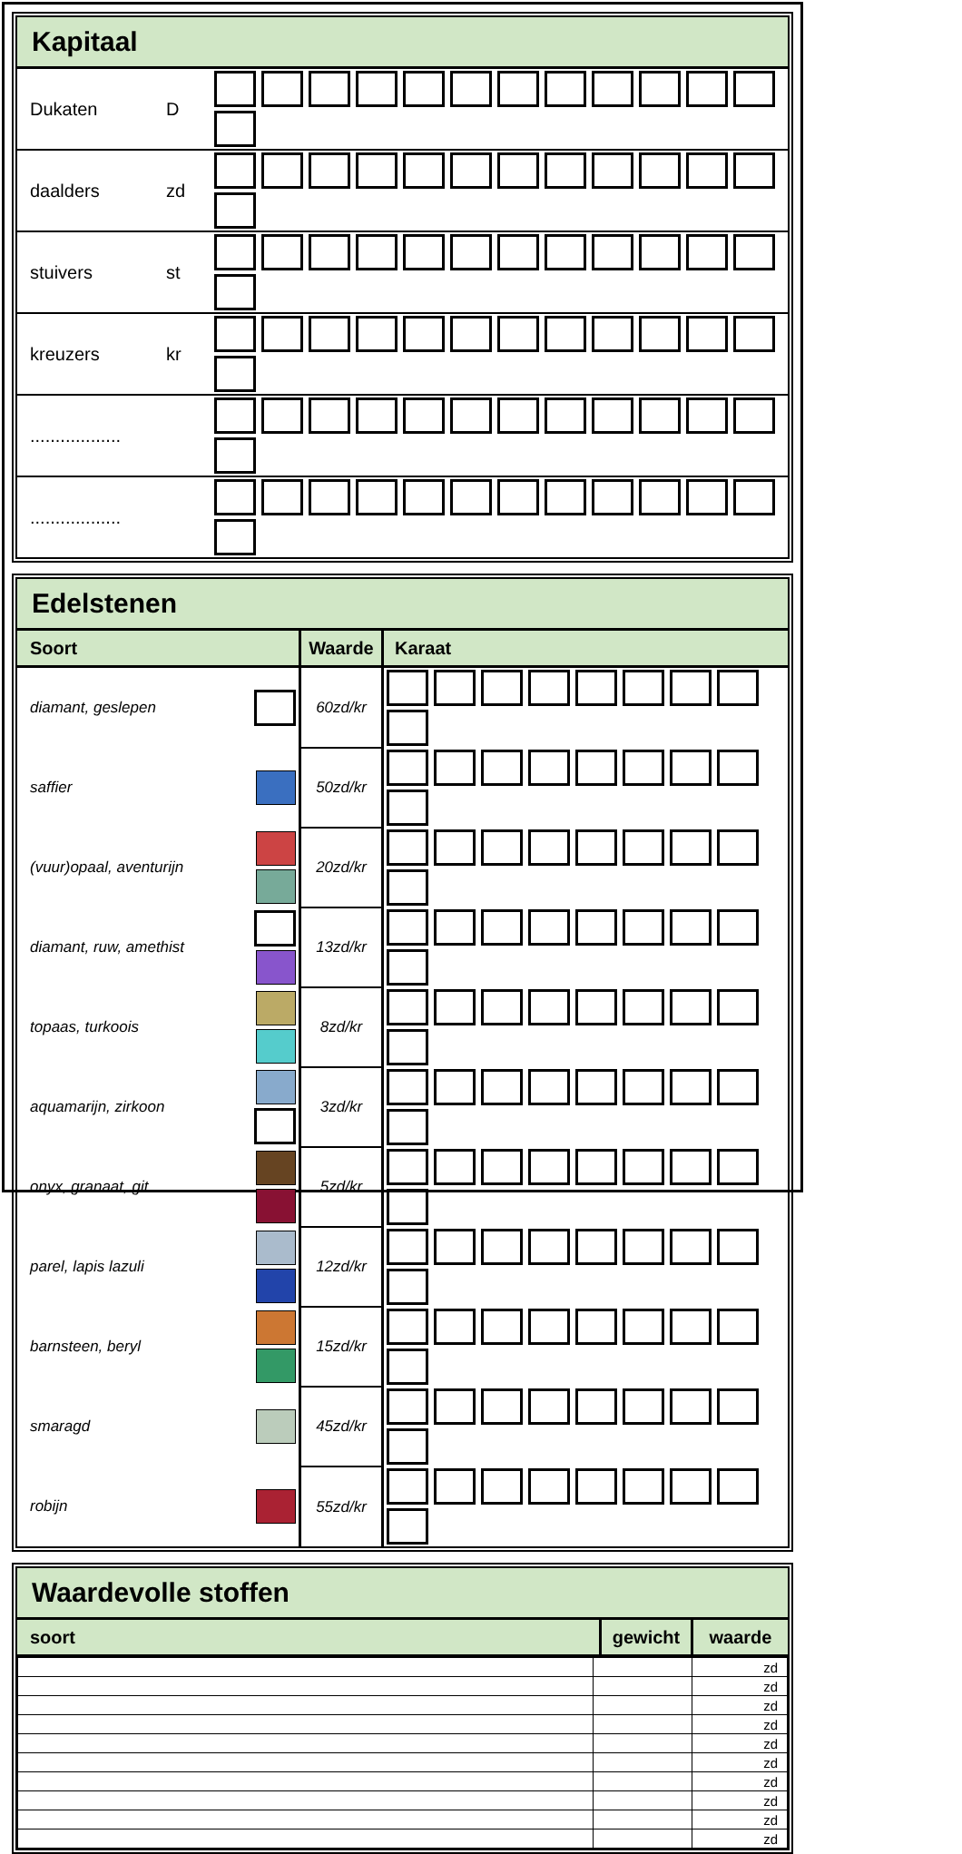Kapitaal
| Dukaten | D | |
| daalders | zd | |
| stuivers | st | |
| kreuzers | kr | |
| .................. | | |
| .................. | | |
Edelstenen
| Soort | Waarde | Karaat |
| diamant, geslepen | | 60zd/kr | |
| saffier | | 50zd/kr | |
| (vuur)opaal, aventurijn | | 20zd/kr | |
| diamant, ruw, amethist | | 13zd/kr | |
| topaas, turkoois | | 8zd/kr | |
| aquamarijn, zirkoon | | 3zd/kr | |
| onyx, granaat, git | | 5zd/kr | |
| parel, lapis lazuli | | 12zd/kr | |
| barnsteen, beryl | | 15zd/kr | |
| smaragd | | 45zd/kr | |
| robijn | | 55zd/kr | |
Waardevolle stoffen
| soort | gewicht | waarde |
| | | zd |
| | | zd |
| | | zd |
| | | zd |
| | | zd |
| | | zd |
| | | zd |
| | | zd |
| | | zd |
| | | zd |